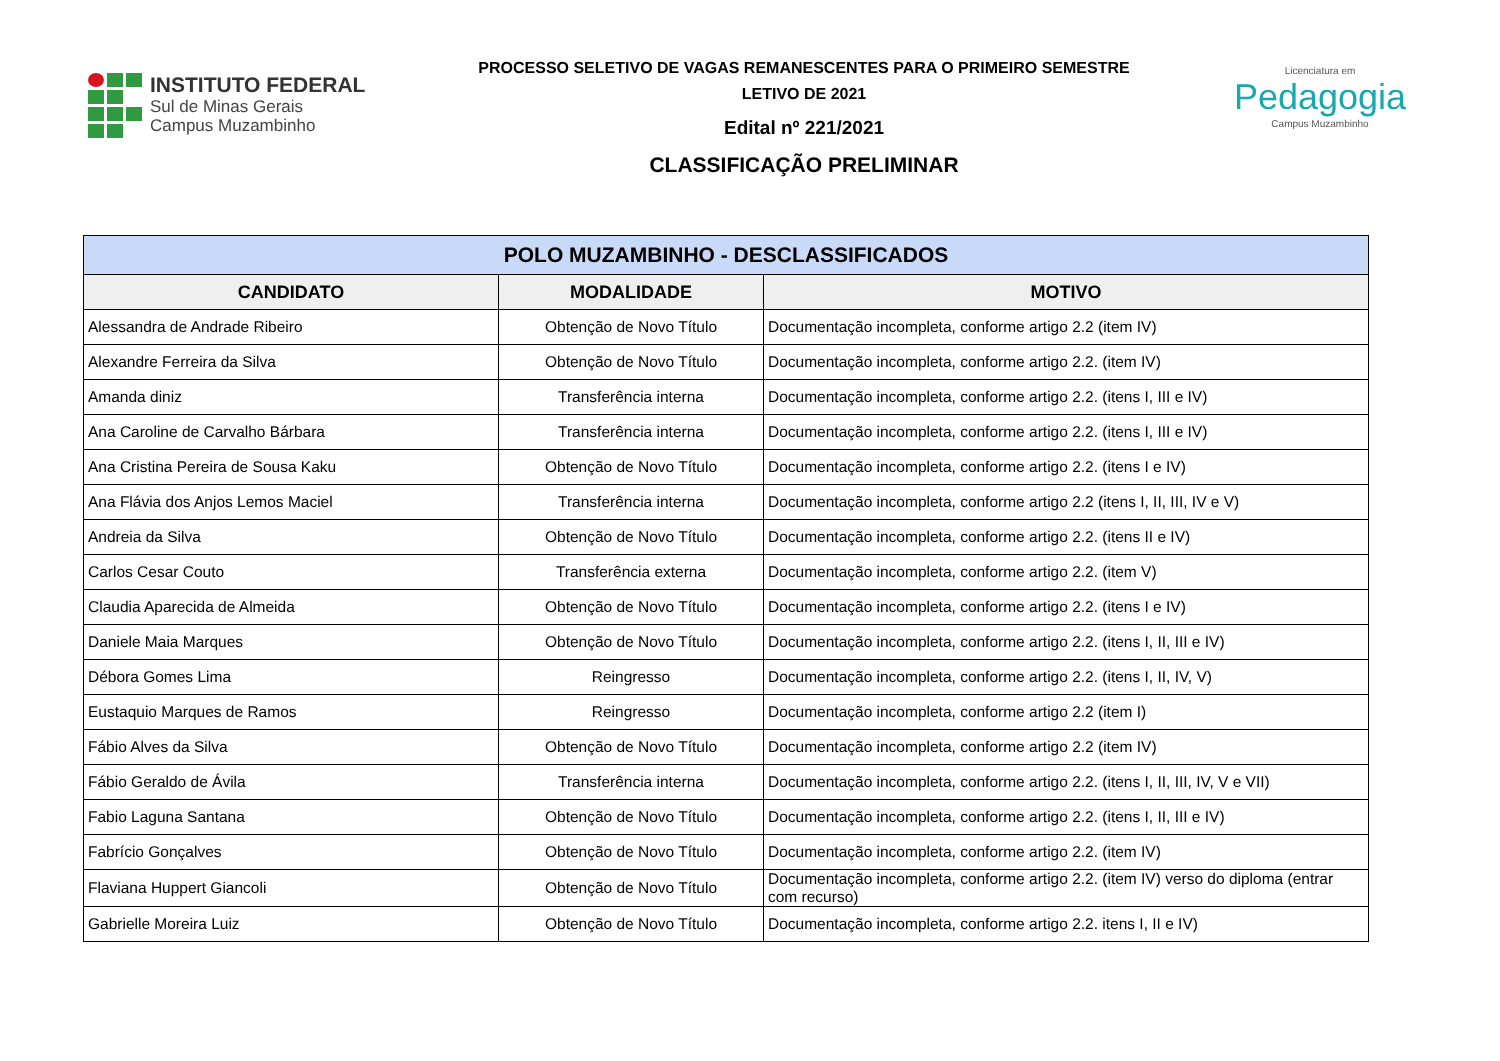INSTITUTO FEDERAL
Sul de Minas Gerais
Campus Muzambinho
PROCESSO SELETIVO DE VAGAS REMANESCENTES PARA O PRIMEIRO SEMESTRE
LETIVO DE 2021
Edital nº 221/2021
CLASSIFICAÇÃO PRELIMINAR
Licenciatura em
Pedagogia
Campus Muzambinho
| POLO MUZAMBINHO - DESCLASSIFICADOS | | |
| --- | --- | --- |
| CANDIDATO | MODALIDADE | MOTIVO |
| Alessandra de Andrade Ribeiro | Obtenção de Novo Título | Documentação incompleta, conforme artigo 2.2 (item IV) |
| Alexandre Ferreira da Silva | Obtenção de Novo Título | Documentação incompleta, conforme artigo 2.2. (item IV) |
| Amanda diniz | Transferência interna | Documentação incompleta, conforme artigo 2.2. (itens I, III e IV) |
| Ana Caroline de Carvalho Bárbara | Transferência interna | Documentação incompleta, conforme artigo 2.2. (itens I, III e IV) |
| Ana Cristina Pereira de Sousa Kaku | Obtenção de Novo Título | Documentação incompleta, conforme artigo 2.2. (itens I e IV) |
| Ana Flávia dos Anjos Lemos Maciel | Transferência interna | Documentação incompleta, conforme artigo 2.2 (itens I, II, III, IV e V) |
| Andreia da Silva | Obtenção de Novo Título | Documentação incompleta, conforme artigo 2.2. (itens II e IV) |
| Carlos Cesar Couto | Transferência externa | Documentação incompleta, conforme artigo 2.2. (item V) |
| Claudia Aparecida de Almeida | Obtenção de Novo Título | Documentação incompleta, conforme artigo 2.2. (itens I e IV) |
| Daniele Maia Marques | Obtenção de Novo Título | Documentação incompleta, conforme artigo 2.2. (itens I, II, III e IV) |
| Débora Gomes Lima | Reingresso | Documentação incompleta, conforme artigo 2.2. (itens I, II, IV, V) |
| Eustaquio Marques de Ramos | Reingresso | Documentação incompleta, conforme artigo 2.2 (item I) |
| Fábio Alves da Silva | Obtenção de Novo Título | Documentação incompleta, conforme artigo 2.2 (item IV) |
| Fábio Geraldo de Ávila | Transferência interna | Documentação incompleta, conforme artigo 2.2. (itens I, II, III, IV, V e VII) |
| Fabio Laguna Santana | Obtenção de Novo Título | Documentação incompleta, conforme artigo 2.2. (itens I, II, III e IV) |
| Fabrício Gonçalves | Obtenção de Novo Título | Documentação incompleta, conforme artigo 2.2. (item IV) |
| Flaviana Huppert Giancoli | Obtenção de Novo Título | Documentação incompleta, conforme artigo 2.2. (item IV) verso do diploma (entrar com recurso) |
| Gabrielle Moreira Luiz | Obtenção de Novo Título | Documentação incompleta, conforme artigo 2.2. itens I, II e IV) |